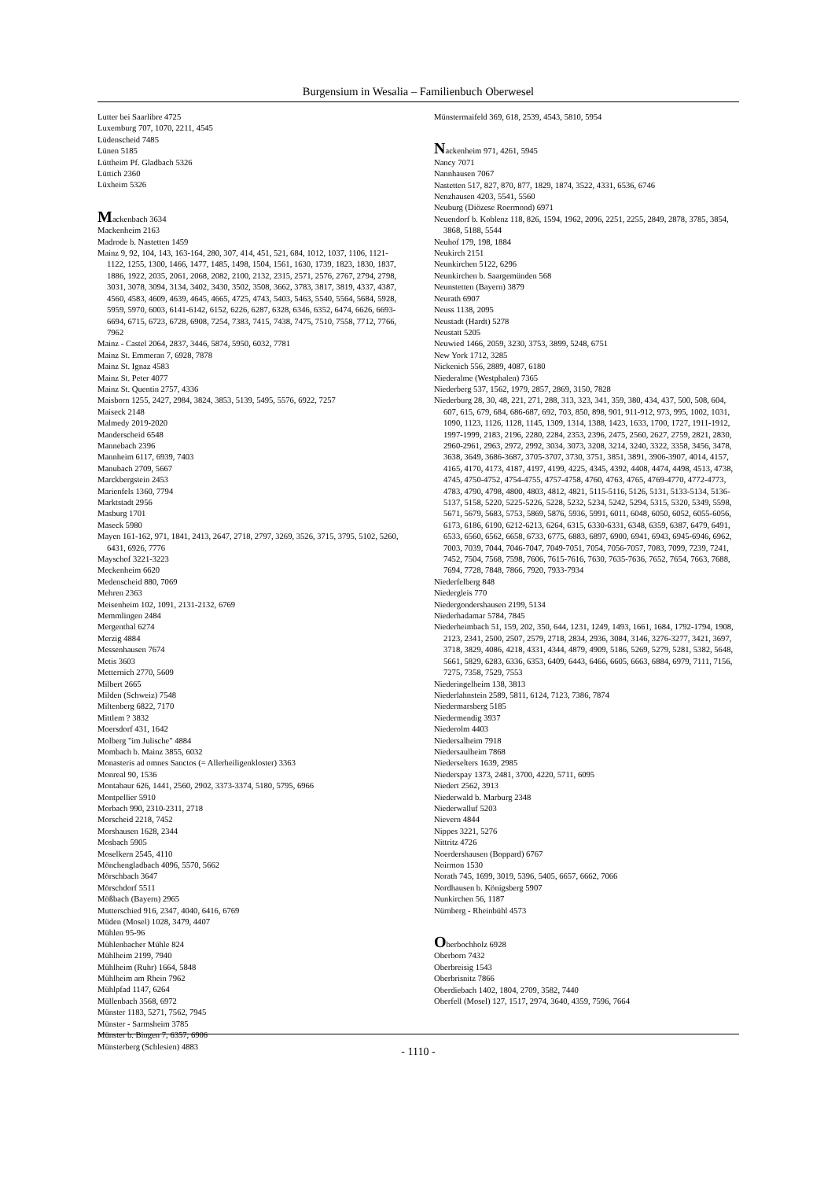Burgensium in Wesalia – Familienbuch Oberwesel
Lutter bei Saarlibre 4725
Luxemburg 707, 1070, 2211, 4545
Lüdenscheid 7485
Lünen 5185
Lüttheim Pf. Gladbach 5326
Lüttich 2360
Lüxheim 5326
Mackenbach 3634
Mackenheim 2163
Madrode b. Nastetten 1459
Mainz 9, 92, 104, 143, 163-164, 280, 307, 414, 451, 521, 684, 1012, 1037, 1106, 1121-1122, 1255, 1300, 1466, 1477, 1485, 1498, 1504, 1561, 1630, 1739, 1823, 1830, 1837, 1886, 1922, 2035, 2061, 2068, 2082, 2100, 2132, 2315, 2571, 2576, 2767, 2794, 2798, 3031, 3078, 3094, 3134, 3402, 3430, 3502, 3508, 3662, 3783, 3817, 3819, 4337, 4387, 4560, 4583, 4609, 4639, 4645, 4665, 4725, 4743, 5403, 5463, 5540, 5564, 5684, 5928, 5959, 5970, 6003, 6141-6142, 6152, 6226, 6287, 6328, 6346, 6352, 6474, 6626, 6693-6694, 6715, 6723, 6728, 6908, 7254, 7383, 7415, 7438, 7475, 7510, 7558, 7712, 7766, 7962
Mainz - Castel 2064, 2837, 3446, 5874, 5950, 6032, 7781
Mainz St. Emmeran 7, 6928, 7878
Mainz St. Ignaz 4583
Mainz St. Peter 4077
Mainz St. Quentin 2757, 4336
Maisborn 1255, 2427, 2984, 3824, 3853, 5139, 5495, 5576, 6922, 7257
Maiseck 2148
Malmedy 2019-2020
Manderscheid 6548
Mannebach 2396
Mannheim 6117, 6939, 7403
Manubach 2709, 5667
Marckbergstein 2453
Marienfels 1360, 7794
Marktstadt 2956
Masburg 1701
Maseck 5980
Mayen 161-162, 971, 1841, 2413, 2647, 2718, 2797, 3269, 3526, 3715, 3795, 5102, 5260, 6431, 6926, 7776
Mayschof 3221-3223
Meckenheim 6620
Medenscheid 880, 7069
Mehren 2363
Meisenheim 102, 1091, 2131-2132, 6769
Memmlingen 2484
Mergenthal 6274
Merzig 4884
Messenhausen 7674
Metis 3603
Metternich 2770, 5609
Milbert 2665
Milden (Schweiz) 7548
Miltenberg 6822, 7170
Mittlem ? 3832
Moersdorf 431, 1642
Molberg "im Julische" 4884
Mombach b. Mainz 3855, 6032
Monasteris ad omnes Sanctos (= Allerheiligenkloster) 3363
Monreal 90, 1536
Montabaur 626, 1441, 2560, 2902, 3373-3374, 5180, 5795, 6966
Montpellier 5910
Morbach 990, 2310-2311, 2718
Morscheid 2218, 7452
Morshausen 1628, 2344
Mosbach 5905
Moselkern 2545, 4110
Mönchengladbach 4096, 5570, 5662
Mörschbach 3647
Mörschdorf 5511
Mößbach (Bayern) 2965
Mutterschied 916, 2347, 4040, 6416, 6769
Müden (Mosel) 1028, 3479, 4407
Mühlen 95-96
Mühlenbacher Mühle 824
Mühlheim 2199, 7940
Mühlheim (Ruhr) 1664, 5848
Mühlheim am Rhein 7962
Mühlpfad 1147, 6264
Müllenbach 3568, 6972
Münster 1183, 5271, 7562, 7945
Münster - Sarmsheim 3785
Münster b. Bingen 7, 6357, 6906
Münsterberg (Schlesien) 4883
Münstermaifeld 369, 618, 2539, 4543, 5810, 5954
Nackenheim 971, 4261, 5945
Nancy 7071
Nannhausen 7067
Nastetten 517, 827, 870, 877, 1829, 1874, 3522, 4331, 6536, 6746
Nenzhausen 4203, 5541, 5560
Neuburg (Diözese Roermond) 6971
Neuendorf b. Koblenz 118, 826, 1594, 1962, 2096, 2251, 2255, 2849, 2878, 3785, 3854, 3868, 5188, 5544
Neuhof 179, 198, 1884
Neukirch 2151
Neunkirchen 5122, 6296
Neunkirchen b. Saargemünden 568
Neunstetten (Bayern) 3879
Neurath 6907
Neuss 1138, 2095
Neustadt (Hardt) 5278
Neustatt 5205
Neuwied 1466, 2059, 3230, 3753, 3899, 5248, 6751
New York 1712, 3285
Nickenich 556, 2889, 4087, 6180
Niederalme (Westphalen) 7365
Niederberg 537, 1562, 1979, 2857, 2869, 3150, 7828
Niederburg 28, 30, 48, 221, 271, 288, 313, 323, 341, 359, 380, 434, 437, 500, 508, 604, 607, 615, 679, 684, 686-687, 692, 703, 850, 898, 901, 911-912, 973, 995, 1002, 1031, 1090, 1123, 1126, 1128, 1145, 1309, 1314, 1388, 1423, 1633, 1700, 1727, 1911-1912, 1997-1999, 2183, 2196, 2280, 2284, 2353, 2396, 2475, 2560, 2627, 2759, 2821, 2830, 2960-2961, 2963, 2972, 2992, 3034, 3073, 3208, 3214, 3240, 3322, 3358, 3456, 3478, 3638, 3649, 3686-3687, 3705-3707, 3730, 3751, 3851, 3891, 3906-3907, 4014, 4157, 4165, 4170, 4173, 4187, 4197, 4199, 4225, 4345, 4392, 4408, 4474, 4498, 4513, 4738, 4745, 4750-4752, 4754-4755, 4757-4758, 4760, 4763, 4765, 4769-4770, 4772-4773, 4783, 4790, 4798, 4800, 4803, 4812, 4821, 5115-5116, 5126, 5131, 5133-5134, 5136-5137, 5158, 5220, 5225-5226, 5228, 5232, 5234, 5242, 5294, 5315, 5320, 5349, 5598, 5671, 5679, 5683, 5753, 5869, 5876, 5936, 5991, 6011, 6048, 6050, 6052, 6055-6056, 6173, 6186, 6190, 6212-6213, 6264, 6315, 6330-6331, 6348, 6359, 6387, 6479, 6491, 6533, 6560, 6562, 6658, 6733, 6775, 6883, 6897, 6900, 6941, 6943, 6945-6946, 6962, 7003, 7039, 7044, 7046-7047, 7049-7051, 7054, 7056-7057, 7083, 7099, 7239, 7241, 7452, 7504, 7568, 7598, 7606, 7615-7616, 7630, 7635-7636, 7652, 7654, 7663, 7688, 7694, 7728, 7848, 7866, 7920, 7933-7934
Niederfelberg 848
Niedergleis 770
Niedergondershausen 2199, 5134
Niederhadamar 5784, 7845
Niederheimbach 51, 159, 202, 350, 644, 1231, 1249, 1493, 1661, 1684, 1792-1794, 1908, 2123, 2341, 2500, 2507, 2579, 2718, 2834, 2936, 3084, 3146, 3276-3277, 3421, 3697, 3718, 3829, 4086, 4218, 4331, 4344, 4879, 4909, 5186, 5269, 5279, 5281, 5382, 5648, 5661, 5829, 6283, 6336, 6353, 6409, 6443, 6466, 6605, 6663, 6884, 6979, 7111, 7156, 7275, 7358, 7529, 7553
Niederingelheim 138, 3813
Niederlahnstein 2589, 5811, 6124, 7123, 7386, 7874
Niedermarsberg 5185
Niedermendig 3937
Niederolm 4403
Niedersalheim 7918
Niedersaulheim 7868
Niederselters 1639, 2985
Niederspay 1373, 2481, 3700, 4220, 5711, 6095
Niedert 2562, 3913
Niederwald b. Marburg 2348
Niederwalluf 5203
Nievern 4844
Nippes 3221, 5276
Nittritz 4726
Noerdershausen (Boppard) 6767
Noirmon 1530
Norath 745, 1699, 3019, 5396, 5405, 6657, 6662, 7066
Nordhausen b. Königsberg 5907
Nunkirchen 56, 1187
Nürnberg - Rheinbühl 4573
Oberbochholz 6928
Oberborn 7432
Oberbreisig 1543
Oberbrisnitz 7866
Oberdiebach 1402, 1804, 2709, 3582, 7440
Oberfell (Mosel) 127, 1517, 2974, 3640, 4359, 7596, 7664
- 1110 -